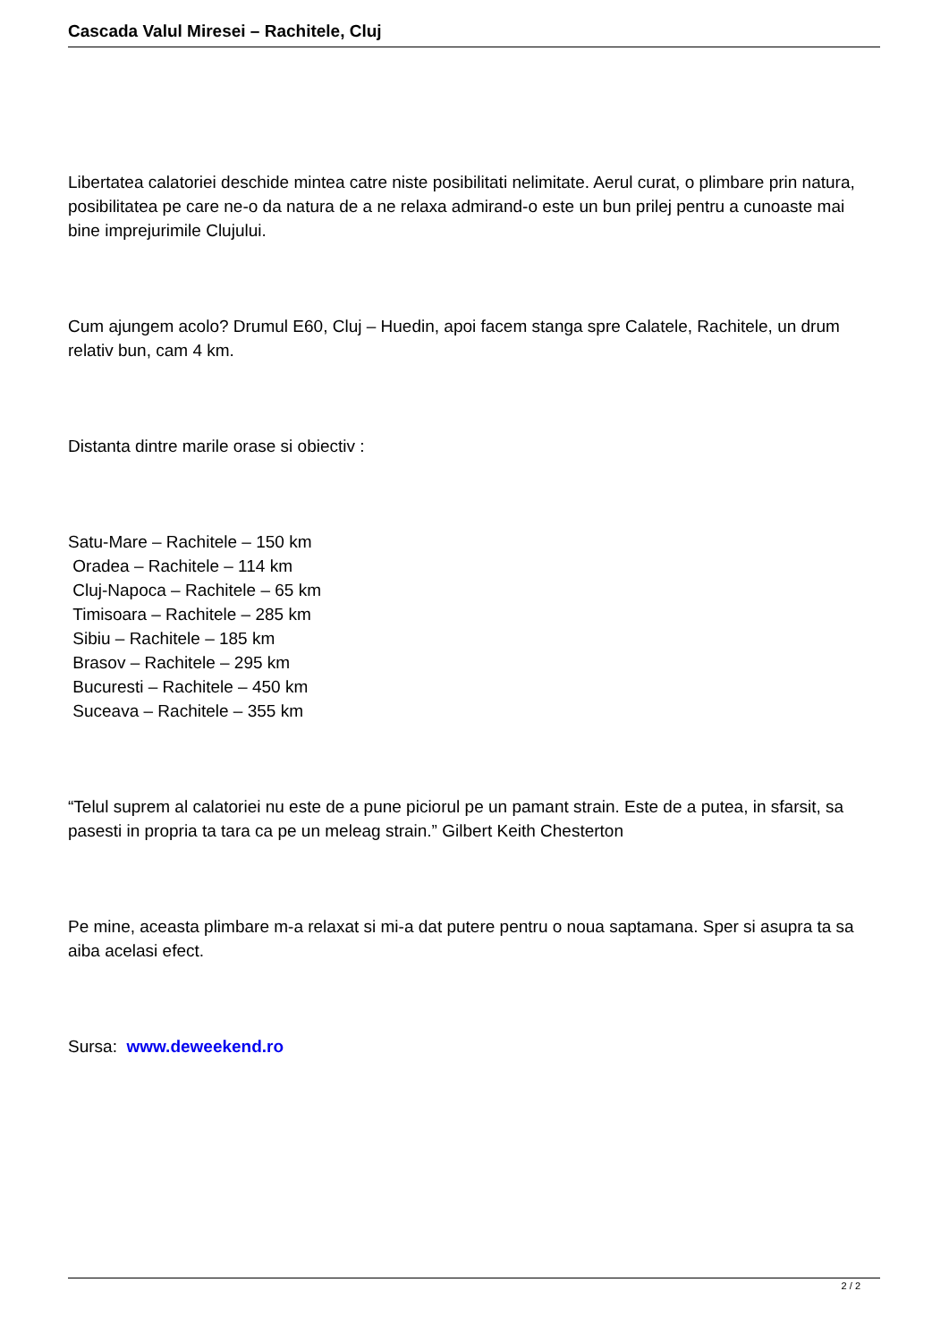Cascada Valul Miresei – Rachitele, Cluj
Libertatea calatoriei deschide mintea catre niste posibilitati nelimitate. Aerul curat, o plimbare prin natura, posibilitatea pe care ne-o da natura de a ne relaxa admirand-o este un bun prilej pentru a cunoaste mai bine imprejurimile Clujului.
Cum ajungem acolo? Drumul E60, Cluj – Huedin, apoi facem stanga spre Calatele, Rachitele, un drum relativ bun, cam 4 km.
Distanta dintre marile orase si obiectiv :
Satu-Mare – Rachitele – 150 km
Oradea – Rachitele – 114 km
Cluj-Napoca – Rachitele – 65 km
Timisoara – Rachitele – 285 km
Sibiu – Rachitele – 185 km
Brasov – Rachitele – 295 km
Bucuresti – Rachitele – 450 km
Suceava – Rachitele – 355 km
“Telul suprem al calatoriei nu este de a pune piciorul pe un pamant strain. Este de a putea, in sfarsit, sa pasesti in propria ta tara ca pe un meleag strain.” Gilbert Keith Chesterton
Pe mine, aceasta plimbare m-a relaxat si mi-a dat putere pentru o noua saptamana. Sper si asupra ta sa aiba acelasi efect.
Sursa: www.deweekend.ro
2 / 2